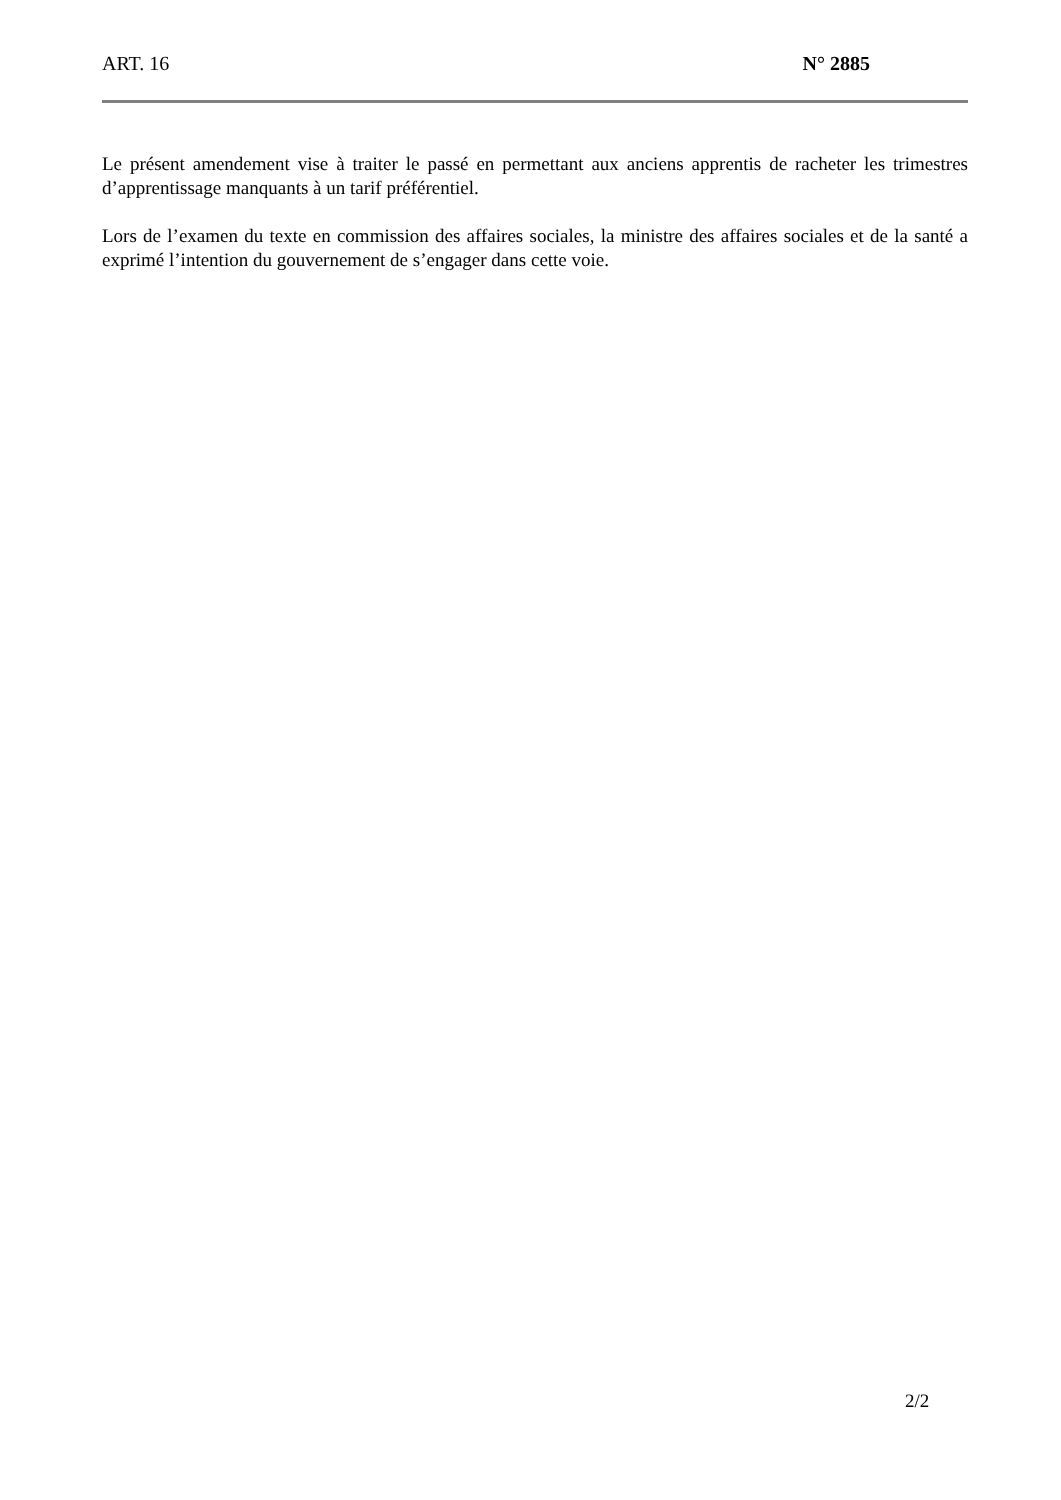ART. 16 N° 2885
Le présent amendement vise à traiter le passé en permettant aux anciens apprentis de racheter les trimestres d’apprentissage manquants à un tarif préférentiel.
Lors de l’examen du texte en commission des affaires sociales, la ministre des affaires sociales et de la santé a exprimé l’intention du gouvernement de s’engager dans cette voie.
2/2